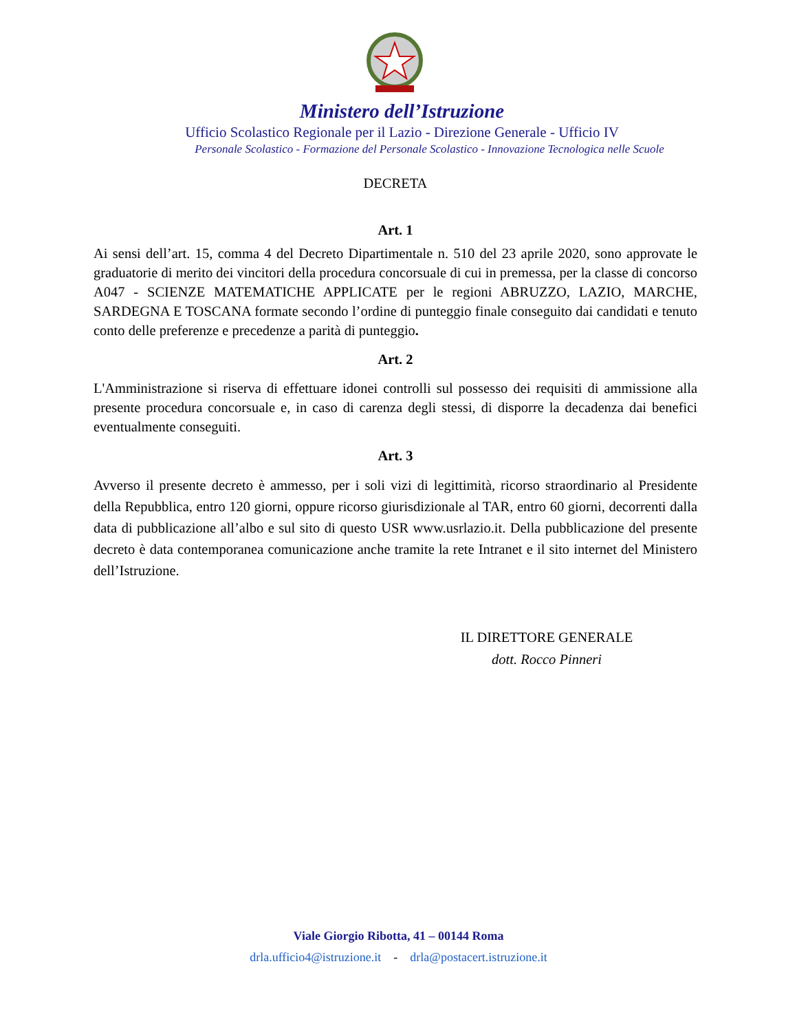Ministero dell’Istruzione
Ufficio Scolastico Regionale per il Lazio - Direzione Generale - Ufficio IV
Personale Scolastico - Formazione del Personale Scolastico - Innovazione Tecnologica nelle Scuole
DECRETA
Art. 1
Ai sensi dell’art. 15, comma 4 del Decreto Dipartimentale n. 510 del 23 aprile 2020, sono approvate le graduatorie di merito dei vincitori della procedura concorsuale di cui in premessa, per la classe di concorso A047 - SCIENZE MATEMATICHE APPLICATE per le regioni ABRUZZO, LAZIO, MARCHE, SARDEGNA E TOSCANA formate secondo l’ordine di punteggio finale conseguito dai candidati e tenuto conto delle preferenze e precedenze a parità di punteggio.
Art. 2
L'Amministrazione si riserva di effettuare idonei controlli sul possesso dei requisiti di ammissione alla presente procedura concorsuale e, in caso di carenza degli stessi, di disporre la decadenza dai benefici eventualmente conseguiti.
Art. 3
Avverso il presente decreto è ammesso, per i soli vizi di legittimità, ricorso straordinario al Presidente della Repubblica, entro 120 giorni, oppure ricorso giurisdizionale al TAR, entro 60 giorni, decorrenti dalla data di pubblicazione all’albo e sul sito di questo USR www.usrlazio.it. Della pubblicazione del presente decreto è data contemporanea comunicazione anche tramite la rete Intranet e il sito internet del Ministero dell’Istruzione.
IL DIRETTORE GENERALE
dott. Rocco Pinneri
Viale Giorgio Ribotta, 41 – 00144 Roma
drla.ufficio4@istruzione.it - drla@postacert.istruzione.it